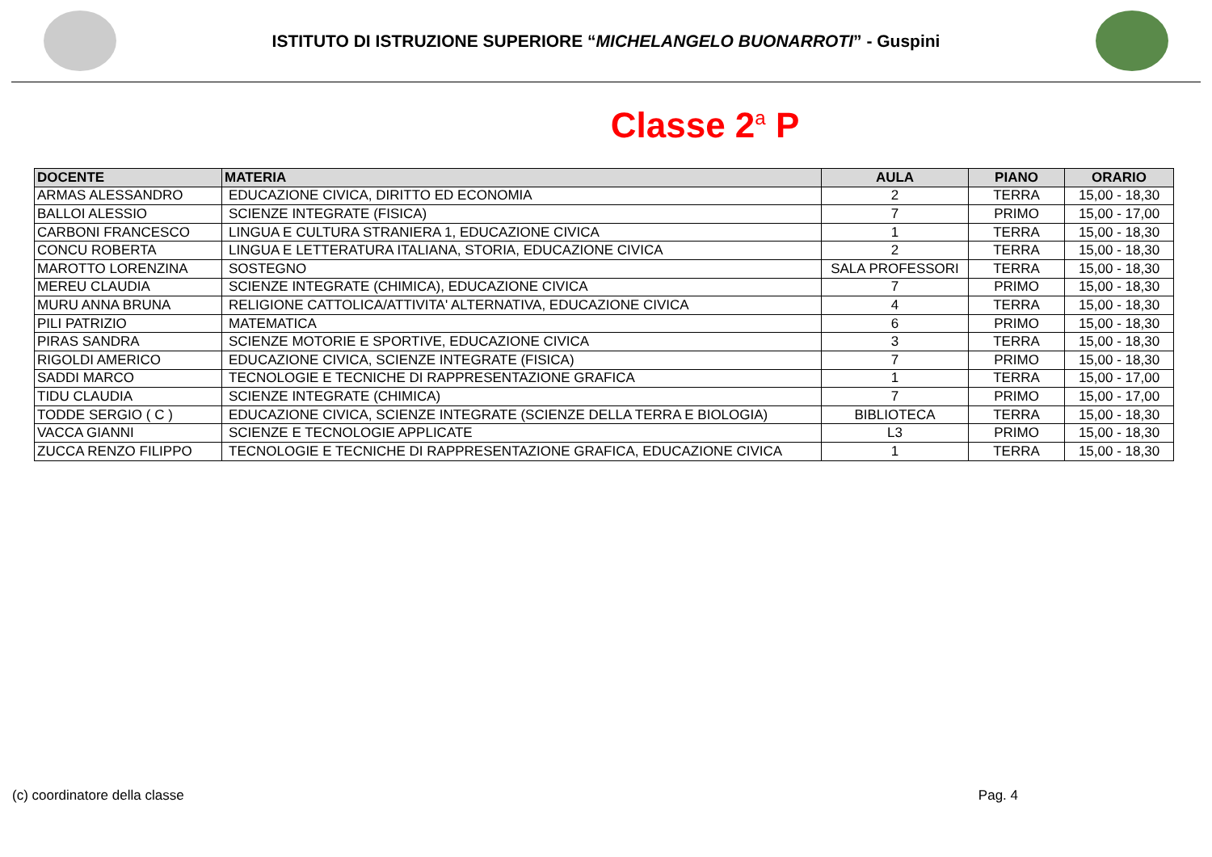ISTITUTO DI ISTRUZIONE SUPERIORE “MICHELANGELO BUONARROTI” - Guspini
Classe 2<sup>a</sup> P
| DOCENTE | MATERIA | AULA | PIANO | ORARIO |
| --- | --- | --- | --- | --- |
| ARMAS ALESSANDRO | EDUCAZIONE CIVICA, DIRITTO ED ECONOMIA | 2 | TERRA | 15,00 - 18,30 |
| BALLOI ALESSIO | SCIENZE INTEGRATE (FISICA) | 7 | PRIMO | 15,00 - 17,00 |
| CARBONI FRANCESCO | LINGUA E CULTURA STRANIERA 1, EDUCAZIONE CIVICA | 1 | TERRA | 15,00 - 18,30 |
| CONCU ROBERTA | LINGUA E LETTERATURA ITALIANA, STORIA, EDUCAZIONE CIVICA | 2 | TERRA | 15,00 - 18,30 |
| MAROTTO LORENZINA | SOSTEGNO | SALA PROFESSORI | TERRA | 15,00 - 18,30 |
| MEREU CLAUDIA | SCIENZE INTEGRATE (CHIMICA), EDUCAZIONE CIVICA | 7 | PRIMO | 15,00 - 18,30 |
| MURU ANNA BRUNA | RELIGIONE CATTOLICA/ATTIVITA' ALTERNATIVA, EDUCAZIONE CIVICA | 4 | TERRA | 15,00 - 18,30 |
| PILI PATRIZIO | MATEMATICA | 6 | PRIMO | 15,00 - 18,30 |
| PIRAS SANDRA | SCIENZE MOTORIE E SPORTIVE, EDUCAZIONE CIVICA | 3 | TERRA | 15,00 - 18,30 |
| RIGOLDI AMERICO | EDUCAZIONE CIVICA, SCIENZE INTEGRATE (FISICA) | 7 | PRIMO | 15,00 - 18,30 |
| SADDI MARCO | TECNOLOGIE E TECNICHE DI RAPPRESENTAZIONE GRAFICA | 1 | TERRA | 15,00 - 17,00 |
| TIDU CLAUDIA | SCIENZE INTEGRATE (CHIMICA) | 7 | PRIMO | 15,00 - 17,00 |
| TODDE SERGIO ( C ) | EDUCAZIONE CIVICA, SCIENZE INTEGRATE (SCIENZE DELLA TERRA E BIOLOGIA) | BIBLIOTECA | TERRA | 15,00 - 18,30 |
| VACCA GIANNI | SCIENZE E TECNOLOGIE APPLICATE | L3 | PRIMO | 15,00 - 18,30 |
| ZUCCA RENZO FILIPPO | TECNOLOGIE E TECNICHE DI RAPPRESENTAZIONE GRAFICA, EDUCAZIONE CIVICA | 1 | TERRA | 15,00 - 18,30 |
(c) coordinatore della classe Pag. 4